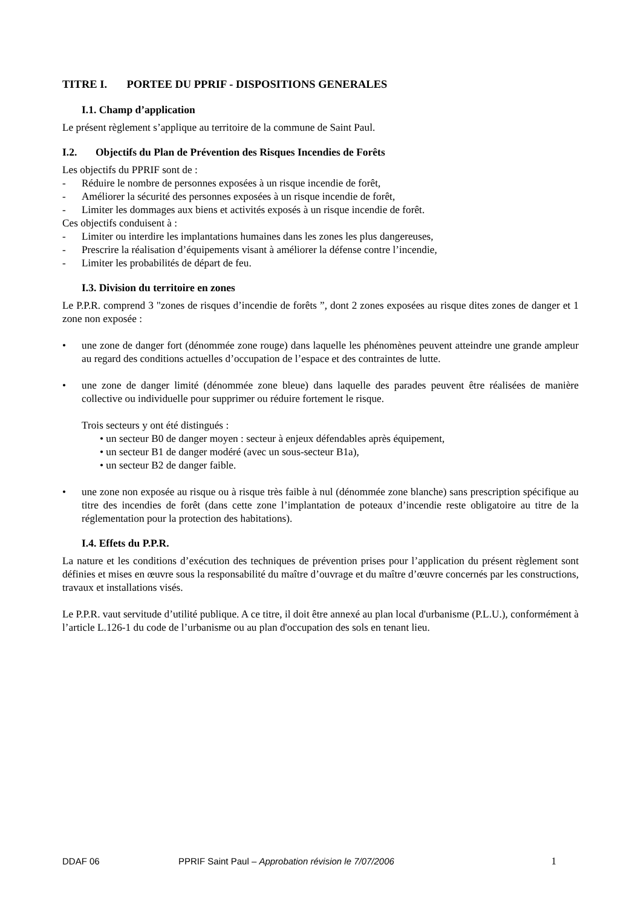TITRE I. PORTEE DU PPRIF - DISPOSITIONS GENERALES
I.1. Champ d’application
Le présent règlement s’applique au territoire de la commune de Saint Paul.
I.2. Objectifs du Plan de Prévention des Risques Incendies de Forêts
Les objectifs du PPRIF sont de :
- Réduire le nombre de personnes exposées à un risque incendie de forêt,
- Améliorer la sécurité des personnes exposées à un risque incendie de forêt,
- Limiter les dommages aux biens et activités exposés à un risque incendie de forêt.
Ces objectifs conduisent à :
- Limiter ou interdire les implantations humaines dans les zones les plus dangereuses,
- Prescrire la réalisation d’équipements visant à améliorer la défense contre l’incendie,
- Limiter les probabilités de départ de feu.
I.3. Division du territoire en zones
Le P.P.R. comprend 3 "zones de risques d’incendie de forêts ”, dont 2 zones exposées au risque dites zones de danger et 1 zone non exposée :
• une zone de danger fort (dénommée zone rouge) dans laquelle les phénomènes peuvent atteindre une grande ampleur au regard des conditions actuelles d’occupation de l’espace et des contraintes de lutte.
• une zone de danger limité (dénommée zone bleue) dans laquelle des parades peuvent être réalisées de manière collective ou individuelle pour supprimer ou réduire fortement le risque.
Trois secteurs y ont été distingués :
• un secteur B0 de danger moyen : secteur à enjeux défendables après équipement,
• un secteur B1 de danger modéré (avec un sous-secteur B1a),
• un secteur B2 de danger faible.
• une zone non exposée au risque ou à risque très faible à nul (dénommée zone blanche) sans prescription spécifique au titre des incendies de forêt (dans cette zone l’implantation de poteaux d’incendie reste obligatoire au titre de la réglementation pour la protection des habitations).
I.4. Effets du P.P.R.
La nature et les conditions d’exécution des techniques de prévention prises pour l’application du présent règlement sont définies et mises en œuvre sous la responsabilité du maître d’ouvrage et du maître d’œuvre concernés par les constructions, travaux et installations visés.
Le P.P.R. vaut servitude d’utilité publique. A ce titre, il doit être annexé au plan local d'urbanisme (P.L.U.), conformément à l’article L.126-1 du code de l’urbanisme ou au plan d'occupation des sols en tenant lieu.
DDAF 06 PPRIF Saint Paul – Approbation révision le 7/07/2006 1